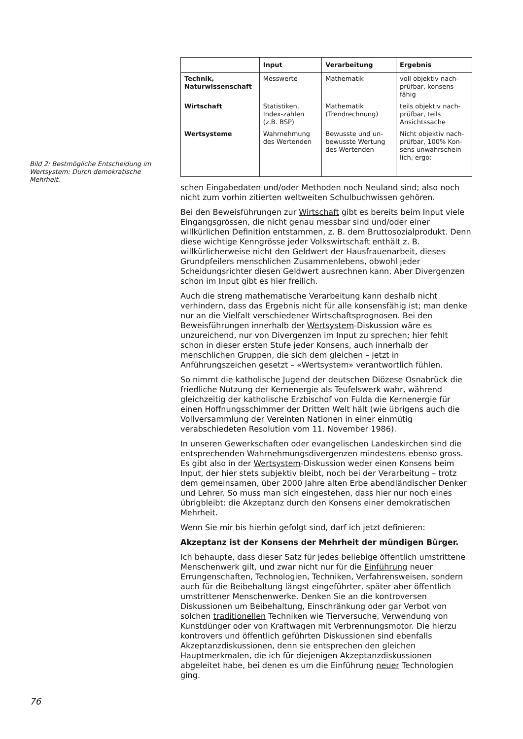Bild 2: Bestmögliche Entscheidung im Wertsystem: Durch demokratische Mehrheit.
| | Input | Verarbeitung | Ergebnis |
| --- | --- | --- | --- |
| Technik, Naturwissenschaft | Messwerte | Mathematik | voll objektiv nach-prüfbar, konsens-fähig |
| Wirtschaft | Statistiken, Index-zahlen (z.B. BSP) | Mathematik (Trendrechnung) | teils objektiv nach-prüfbar, teils Ansichtssache |
| Wertsysteme | Wahrnehmung des Wertenden | Bewusste und un-bewusste Wertung des Wertenden | Nicht objektiv nach-prüfbar, 100% Kon-sens unwahrschein-lich, ergo: |
schen Eingabedaten und/oder Methoden noch Neuland sind; also noch nicht zum vorhin zitierten weltweiten Schulbuchwissen gehören.
Bei den Beweisführungen zur Wirtschaft gibt es bereits beim Input viele Eingangsgrössen, die nicht genau messbar sind und/oder einer willkürlichen Definition entstammen, z. B. dem Bruttosozialprodukt. Denn diese wichtige Kenngrösse jeder Volkswirtschaft enthält z. B. willkürlicherweise nicht den Geldwert der Hausfrauenarbeit, dieses Grundpfeilers menschlichen Zusammenlebens, obwohl jeder Scheidungsrichter diesen Geldwert ausrechnen kann. Aber Divergenzen schon im Input gibt es hier freilich.
Auch die streng mathematische Verarbeitung kann deshalb nicht verhindern, dass das Ergebnis nicht für alle konsensfähig ist; man denke nur an die Vielfalt verschiedener Wirtschaftsprognosen. Bei den Beweisführungen innerhalb der Wertsystem-Diskussion wäre es unzureichend, nur von Divergenzen im Input zu sprechen; hier fehlt schon in dieser ersten Stufe jeder Konsens, auch innerhalb der menschlichen Gruppen, die sich dem gleichen – jetzt in Anführungszeichen gesetzt – «Wertsystem» verantwortlich fühlen.
So nimmt die katholische Jugend der deutschen Diözese Osnabrück die friedliche Nutzung der Kernenergie als Teufelswerk wahr, während gleichzeitig der katholische Erzbischof von Fulda die Kernenergie für einen Hoffnungsschimmer der Dritten Welt hält (wie übrigens auch die Vollversammlung der Vereinten Nationen in einer einmütig verabschiedeten Resolution vom 11. November 1986).
In unseren Gewerkschaften oder evangelischen Landeskirchen sind die entsprechenden Wahrnehmungsdivergenzen mindestens ebenso gross. Es gibt also in der Wertsystem-Diskussion weder einen Konsens beim Input, der hier stets subjektiv bleibt, noch bei der Verarbeitung – trotz dem gemeinsamen, über 2000 Jahre alten Erbe abendländischer Denker und Lehrer. So muss man sich eingestehen, dass hier nur noch eines übrigbleibt: die Akzeptanz durch den Konsens einer demokratischen Mehrheit.
Wenn Sie mir bis hierhin gefolgt sind, darf ich jetzt definieren:
Akzeptanz ist der Konsens der Mehrheit der mündigen Bürger.
Ich behaupte, dass dieser Satz für jedes beliebige öffentlich umstrittene Menschenwerk gilt, und zwar nicht nur für die Einführung neuer Errungenschaften, Technologien, Techniken, Verfahrensweisen, sondern auch für die Beibehaltung längst eingeführter, später aber öffentlich umstrittener Menschenwerke. Denken Sie an die kontroversen Diskussionen um Beibehaltung, Einschränkung oder gar Verbot von solchen traditionellen Techniken wie Tierversuche, Verwendung von Kunstdünger oder von Kraftwagen mit Verbrennungsmotor. Die hierzu kontrovers und öffentlich geführten Diskussionen sind ebenfalls Akzeptanzdiskussionen, denn sie entsprechen den gleichen Hauptmerkmalen, die ich für diejenigen Akzeptanzdiskussionen abgeleitet habe, bei denen es um die Einführung neuer Technologien ging.
76